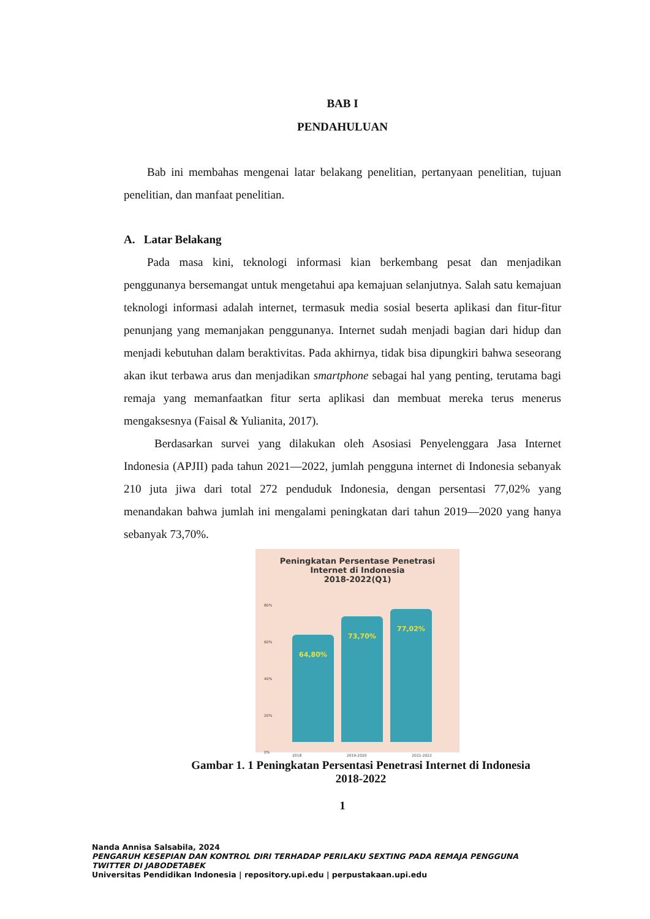BAB I
PENDAHULUAN
Bab ini membahas mengenai latar belakang penelitian, pertanyaan penelitian, tujuan penelitian, dan manfaat penelitian.
A. Latar Belakang
Pada masa kini, teknologi informasi kian berkembang pesat dan menjadikan penggunanya bersemangat untuk mengetahui apa kemajuan selanjutnya. Salah satu kemajuan teknologi informasi adalah internet, termasuk media sosial beserta aplikasi dan fitur-fitur penunjang yang memanjakan penggunanya. Internet sudah menjadi bagian dari hidup dan menjadi kebutuhan dalam beraktivitas. Pada akhirnya, tidak bisa dipungkiri bahwa seseorang akan ikut terbawa arus dan menjadikan smartphone sebagai hal yang penting, terutama bagi remaja yang memanfaatkan fitur serta aplikasi dan membuat mereka terus menerus mengaksesnya (Faisal & Yulianita, 2017).
Berdasarkan survei yang dilakukan oleh Asosiasi Penyelenggara Jasa Internet Indonesia (APJII) pada tahun 2021—2022, jumlah pengguna internet di Indonesia sebanyak 210 juta jiwa dari total 272 penduduk Indonesia, dengan persentasi 77,02% yang menandakan bahwa jumlah ini mengalami peningkatan dari tahun 2019—2020 yang hanya sebanyak 73,70%.
Peningkatan Persentase Penetrasi
Internet di Indonesia
2018-2022(Q1)
80%
60%
40%
20%
0%
64,80%
73,70%
77,02%
2018 2019-2020 2021-2022
Gambar 1. 1 Peningkatan Persentasi Penetrasi Internet di Indonesia
2018-2022
1
Nanda Annisa Salsabila, 2024
PENGARUH KESEPIAN DAN KONTROL DIRI TERHADAP PERILAKU SEXTING PADA REMAJA PENGGUNA
TWITTER DI JABODETABEK
Universitas Pendidikan Indonesia | repository.upi.edu | perpustakaan.upi.edu